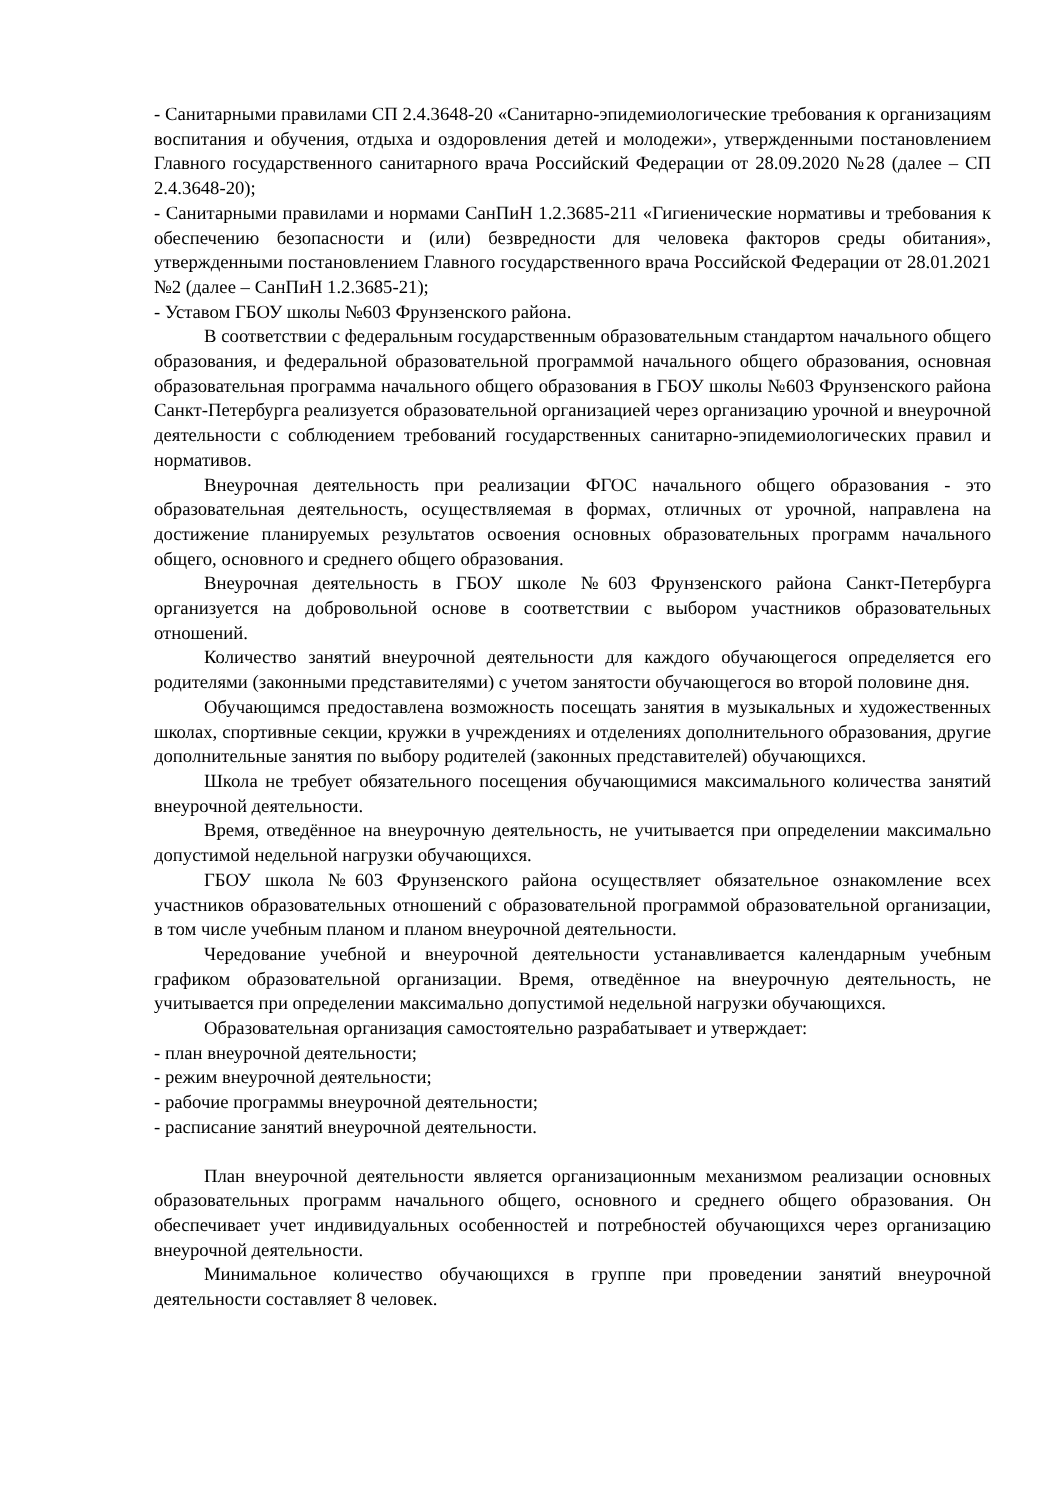- Санитарными правилами СП 2.4.3648-20 «Санитарно-эпидемиологические требования к организациям воспитания и обучения, отдыха и оздоровления детей и молодежи», утвержденными постановлением Главного государственного санитарного врача Российский Федерации от 28.09.2020 №28 (далее – СП 2.4.3648-20);
- Санитарными правилами и нормами СанПиН 1.2.3685-211 «Гигиенические нормативы и требования к обеспечению безопасности и (или) безвредности для человека факторов среды обитания», утвержденными постановлением Главного государственного врача Российской Федерации от 28.01.2021 №2 (далее – СанПиН 1.2.3685-21);
- Уставом ГБОУ школы №603 Фрунзенского района.
В соответствии с федеральным государственным образовательным стандартом начального общего образования, и федеральной образовательной программой начального общего образования, основная образовательная программа начального общего образования в ГБОУ школы №603 Фрунзенского района Санкт-Петербурга реализуется образовательной организацией через организацию урочной и внеурочной деятельности с соблюдением требований государственных санитарно-эпидемиологических правил и нормативов.
Внеурочная деятельность при реализации ФГОС начального общего образования - это образовательная деятельность, осуществляемая в формах, отличных от урочной, направлена на достижение планируемых результатов освоения основных образовательных программ начального общего, основного и среднего общего образования.
Внеурочная деятельность в ГБОУ школе №603 Фрунзенского района Санкт-Петербурга организуется на добровольной основе в соответствии с выбором участников образовательных отношений.
Количество занятий внеурочной деятельности для каждого обучающегося определяется его родителями (законными представителями) с учетом занятости обучающегося во второй половине дня.
Обучающимся предоставлена возможность посещать занятия в музыкальных и художественных школах, спортивные секции, кружки в учреждениях и отделениях дополнительного образования, другие дополнительные занятия по выбору родителей (законных представителей) обучающихся.
Школа не требует обязательного посещения обучающимися максимального количества занятий внеурочной деятельности.
Время, отведённое на внеурочную деятельность, не учитывается при определении максимально допустимой недельной нагрузки обучающихся.
ГБОУ школа №603 Фрунзенского района осуществляет обязательное ознакомление всех участников образовательных отношений с образовательной программой образовательной организации, в том числе учебным планом и планом внеурочной деятельности.
Чередование учебной и внеурочной деятельности устанавливается календарным учебным графиком образовательной организации. Время, отведённое на внеурочную деятельность, не учитывается при определении максимально допустимой недельной нагрузки обучающихся.
Образовательная организация самостоятельно разрабатывает и утверждает:
- план внеурочной деятельности;
- режим внеурочной деятельности;
- рабочие программы внеурочной деятельности;
- расписание занятий внеурочной деятельности.
План внеурочной деятельности является организационным механизмом реализации основных образовательных программ начального общего, основного и среднего общего образования. Он обеспечивает учет индивидуальных особенностей и потребностей обучающихся через организацию внеурочной деятельности.
Минимальное количество обучающихся в группе при проведении занятий внеурочной деятельности составляет 8 человек.